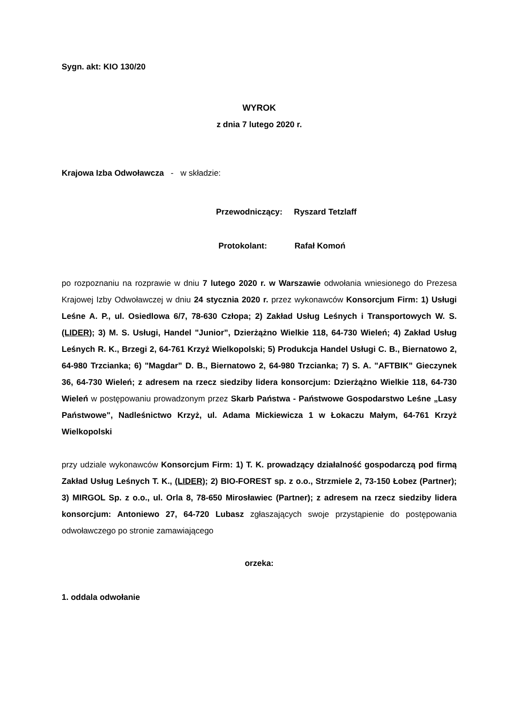Sygn. akt: KIO 130/20
WYROK
z dnia 7 lutego 2020 r.
Krajowa Izba Odwoławcza - w składzie:
Przewodniczący: Ryszard Tetzlaff
Protokolant: Rafał Komoń
po rozpoznaniu na rozprawie w dniu 7 lutego 2020 r. w Warszawie odwołania wniesionego do Prezesa Krajowej Izby Odwoławczej w dniu 24 stycznia 2020 r. przez wykonawców Konsorcjum Firm: 1) Usługi Leśne A. P., ul. Osiedlowa 6/7, 78-630 Człopa; 2) Zakład Usług Leśnych i Transportowych W. S. (LIDER); 3) M. S. Usługi, Handel "Junior”, Dzierżążno Wielkie 118, 64-730 Wieleń; 4) Zakład Usług Leśnych R. K., Brzegi 2, 64-761 Krzyż Wielkopolski; 5) Produkcja Handel Usługi C. B., Biernatowo 2, 64-980 Trzcianka; 6) "Magdar” D. B., Biernatowo 2, 64-980 Trzcianka; 7) S. A. "AFTBIK” Gieczynek 36, 64-730 Wieleń; z adresem na rzecz siedziby lidera konsorcjum: Dzierżążno Wielkie 118, 64-730 Wieleń w postępowaniu prowadzonym przez Skarb Państwa - Państwowe Gospodarstwo Leśne „Lasy Państwowe", Nadleśnictwo Krzyż, ul. Adama Mickiewicza 1 w Łokaczu Małym, 64-761 Krzyż Wielkopolski
przy udziale wykonawców Konsorcjum Firm: 1) T. K. prowadzący działalność gospodarczą pod firmą Zakład Usług Leśnych T. K., (LIDER); 2) BIO-FOREST sp. z o.o., Strzmiele 2, 73-150 Łobez (Partner); 3) MIRGOL Sp. z o.o., ul. Orla 8, 78-650 Mirosławiec (Partner); z adresem na rzecz siedziby lidera konsorcjum: Antoniewo 27, 64-720 Lubasz zgłaszających swoje przystąpienie do postępowania odwoławczego po stronie zamawiającego
orzeka:
1. oddala odwołanie